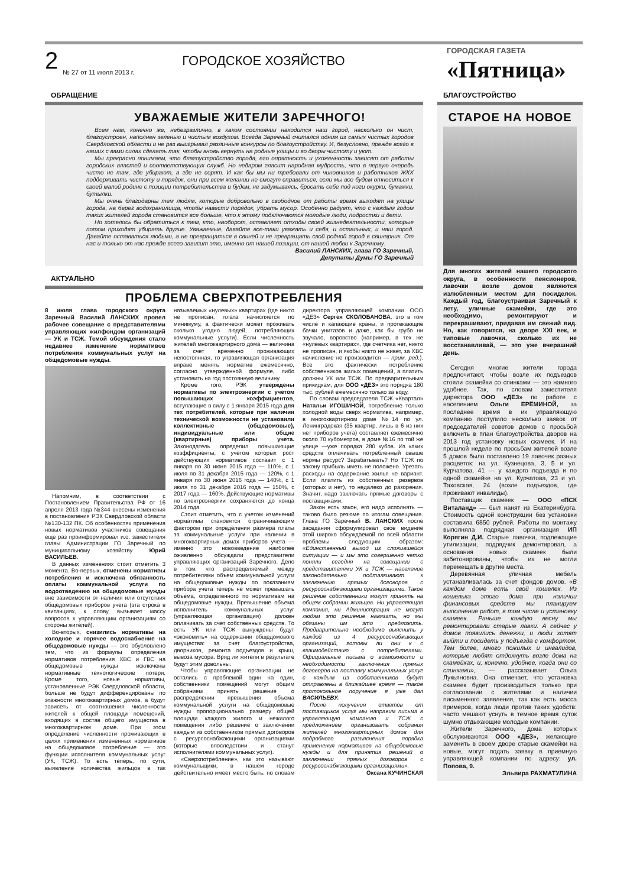2
№ 27 от 11 июля 2013 г.
ГОРОДСКОЕ ХОЗЯЙСТВО
ГОРОДСКАЯ ГАЗЕТА
«Пятница»
ОБРАЩЕНИЕ
УВАЖАЕМЫЕ ЖИТЕЛИ ЗАРЕЧНОГО!
Всем нам, конечно же, небезразлично, в каком состоянии находится наш город, насколько он чист, благоустроен, наполнен зеленью и чистым воздухом. Всегда Заречный считался одним из самых чистых городов Свердловской области и не раз выигрывал различные конкурсы по благоустройству. И, безусловно, прежде всего в наших с вами силах сделать так, чтобы вновь вернуть на родные улицы и во дворы чистоту и уют.
Мы прекрасно понимаем, что благоустройство города, его опрятность и ухоженность зависят от работы городских властей и соответствующих служб. Но недаром гласит народная мудрость, что в первую очередь чисто не там, где убирают, а где не сорят. И как бы мы ни требовали от чиновников и работников ЖКХ поддерживать чистоту и порядок, они при всем желании не смогут справиться, если мы все будем относиться к своей малой родине с позиции потребительства и будем, не задумываясь, бросать себе под ноги окурки, бумажки, бутылки.
Мы очень благодарны тем людям, которые добровольно в свободное от работы время выходят на улицы города, на берег водохранилища, чтобы навести порядок, убрать мусор. Особенно радует, что с каждым годом таких жителей города становится все больше, что к этому подключаются молодые люди, подростки и дети.
Но хотелось бы обратиться к тем, кто, наоборот, оставляет отходы своей жизнедеятельности, которые потом приходят убирать другие. Уважаемые, давайте все-таки уважать и себя, и остальных, и наш город. Давайте оставаться людьми, а не превращаться в свиней и не превращать свой родной город в свинарник. От нас и только от нас прежде всего зависит это, именно от нашей позиции, от нашей любви к Заречному.
Василий ЛАНСКИХ, глава ГО Заречный,
Депутаты Думы ГО Заречный
АКТУАЛЬНО
ПРОБЛЕМА СВЕРХПОТРЕБЛЕНИЯ
8 июля глава городского округа Заречный Василий ЛАНСКИХ провел рабочее совещание с представителями управляющих жилфондом организаций — УК и ТСЖ. Темой обсуждения стало недавнее изменение нормативов потребления коммунальных услуг на общедомовые нужды.
Напомним, в соответствии с Постановлением Правительства РФ от 16 апреля 2013 года №344 внесены изменения в постановления РЭК Свердловской области №130-132 ПК. Об особенностях применения новых нормативов участников совещания еще раз проинформировал и.о. заместителя главы Администрации ГО Заречный по муниципальному хозяйству Юрий ВАСИЛЬЕВ.
В данных изменениях стоит отметить 3 момента. Во-первых, отменены нормативы потребления и исключена обязанность оплаты коммунальной услуги по водоотведению на общедомовые нужды вне зависимости от наличия или отсутствия общедомовых приборов учета (эта строка в квитанциях, к слову, вызывает массу вопросов к управляющим организациям со стороны жителей).
Во-вторых, снизились нормативы на холодное и горячее водоснабжение на общедомовые нужды — это обусловлено тем, что из формулы определения нормативов потребления ХВС и ГВС на общедомовые нужды исключены нормативные технологические потери. Кроме того, новые нормативы, установленные РЭК Свердловской области, больше не будут дифференцированы по этажности многоквартирных домов, а будут зависеть от соотношения численности жителей к общей площади помещений, входящих в состав общего имущества в многоквартирном доме. При этом определение численности проживающих в целях применения измененных нормативов на общедомовое потребление — это функции исполнителя коммунальных услуг (УК, ТСЖ). То есть теперь, по сути, выявление количества жильцов в так называемых «нулевых» квартирах (где никто не прописан, плата начисляется по минимуму, а фактически может проживать сколько угодно людей, потребляющих коммунальные услуги). Если численность жителей многоквартирного дома — величина за счет временно проживающих непостоянная, то управляющая организация вправе менять норматив ежемесячно, согласно утвержденной формуле, либо установить на год постоянную величину.
Кроме того, РЭК утверждены нормативы по электроэнергии с учетом повышающих коэффициентов, вступающие в силу с 1 января 2015 года для тех потребителей, которые при наличии технической возможности не установили коллективные (общедомовые), индивидуальные или общие (квартирные) приборы учета. Законодатель определил повышающие коэффициенты, с учетом которых рост действующих нормативов составит с 1 января по 30 июня 2015 года — 110%, с 1 июля по 31 декабря 2015 года — 120%, с 1 января по 30 июня 2016 года — 140%, с 1 июля по 31 декабря 2016 года — 150%, с 2017 года — 160%. Действующие нормативы по электроэнергии сохраняются до конца 2014 года.
Стоит отметить, что с учетом изменений нормативы становятся ограничивающим фактором при определении размера платы за коммунальные услуги при наличии в многоквартирных домах приборов учета — именно это нововведение наиболее оживленно обсуждали представители управляющих организаций Заречного. Дело в том, что распределяемый между потребителями объем коммунальной услуги на общедомовые нужды по показаниям прибора учета теперь не может превышать объема, определенного по нормативам на общедомовые нужды. Превышение объема исполнитель коммунальных услуг (управляющая организация) должен оплачивать за счет собственных средств. То есть УК или ТСЖ вынуждены будут «экономить» на содержании общедомового имущества: за счет благоустройства, дворников, ремонта подъездов и крыш, вывоза мусора. Вряд ли жители в результате будут этим довольны.
Чтобы управляющие организации не остались с проблемой один на один, собственники помещений могут общим собранием принять решение о распределении превышения объема коммунальной услуги на общедомовые нужды пропорционально размеру общей площади каждого жилого и нежилого помещения либо решение о заключении каждым из собственников прямых договоров с ресурсоснабжающими организациями (которые впоследствии и станут исполнителями коммунальных услуг).
«Сверхпотребление», как это называют коммунальщики, в нашем городе действительно имеет место быть: по словам директора управляющей компании ООО «ДЕЗ» Сергея СКОЛОБАНОВА, это в том числе и капающие краны, и протекающие бачки унитазов и даже, как бы грубо ни звучало, воровство (например, в тех же «нулевых квартирах», где счетчика нет, никто не прописан, и якобы никто не живет, за ХВС начисление не производится — прим. ред.). Все это фактически потребление собственников жилых помещений, а платить должны УК или ТСЖ. По предварительным прикидкам, для ООО «ДЕЗ» это порядка 180 тыс. рублей ежемесячно только за воду.
По словам председателя ТСЖ «Квартал» Натальи ИГОШИНОЙ, потребление только холодной воды сверх норматива, например, в многоквартирном доме №14 по ул. Ленинградская (35 квартир, лишь в 6 из них нет приборов учета) составляет ежемесячно около 70 кубометров, в доме №16 по той же улице —уже порядка 280 кубов. Из каких средств оплачивать потребленный свыше нормы ресурс? Зарабатывать? Но ТСЖ по закону прибыль иметь не положено. Урезать расходы на содержание жилья не вариант. Если платить из собственных резервов (которых и нет), то недалеко до разорения. Значит, надо заключать прямые договоры с поставщиками.
Закон есть закон, его надо исполнять — таково было резюме по итогам совещания. Глава ГО Заречный В. ЛАНСКИХ после заседания сформулировал свое видение этой широко обсуждаемой по всей области проблемы следующим образом: «Единственный выход из сложившейся ситуации — и мы это совершенно четко поняли сегодня на совещании с представителями УК и ТСЖ — население законодательно подталкивают к заключению прямых договоров с ресурсоснабжающими организациями. Такое решение собственники могут принять на общем собрании жильцов. Ни управляющая компания, ни Администрация не могут людям это решение навязать, но мы обязаны им это предложить. Предварительно необходимо выяснить у каждой из 4 ресурсоснабжающих организаций, готовы ли они к с взаимодействию с потребителями. Официальные письма о возможности и необходимости заключения прямых договоров на поставку коммунальных услуг с каждым из собственников будут отправлены в ближайшее время — такое протокольное поручение я уже дал ВАСИЛЬЕВУ.
После получения ответов от поставщиков услуг мы направим письма в управляющую компанию и ТСЖ с предложением организовать собрания жителей многоквартирных домов для подробного разъяснения порядка применения нормативов на общедомовые нужды и для принятия решений о заключении прямых договоров с ресурсоснабжающими организациями».
Оксана КУЧИНСКАЯ
БЛАГОУСТРОЙСТВО
СТАРОЕ НА НОВОЕ
Для многих жителей нашего городского округа, в особенности пенсионеров, лавочки возле домов являются излюбленным местом для посиделок. Каждый год, благоустраивая Заречный к лету, уличные скамейки, где это необходимо, ремонтируют и перекрашивают, придавая им свежий вид. Но, как говорится, на дворе XXI век, и типовые лавочки, сколько их не восстанавливай, — это уже вчерашний день.
Сегодня многие жители города предпочитают, чтобы возле их подъездов стояли скамейки со спинками — это намного удобнее. Так, по словам заместителя директора ООО «ДЕЗ» по работе с населением Ольги ЕРЁМИНОЙ, за последнее время в их управляющую компанию поступило несколько заявок от председателей советов домов с просьбой включить в план благоустройства дворов на 2013 год установку новых скамеек. И на прошлой неделе по просьбам жителей возле 5 домов было поставлено 19 лавочек разных расцветок: на ул. Кузнецова, 3, 5 и ул. Курчатова, 41 — у каждого подъезда и по одной скамейке на ул. Курчатова, 23 и ул. Таховская, 24 (возле подъездов, где проживают инвалиды).
Поставщик скамеек — ООО «ПСК Виталанд» — был нанят из Екатеринбурга. Стоимость одной конструкции без установки составила 6850 рублей. Работы по монтажу выполняла подрядная организация ИП Корягин Д.И. Старые лавочки, подлежащие утилизации, подрядчик демонтировал, а основания новых скамеек были забетонированы, чтобы их не могли перемещать в другие места.
Деревянная уличная мебель устанавливалась за счет фондов домов. «В каждом доме есть свой кошелек. Из кошелька этого дома при наличии финансовых средств мы планируем выполнение работ, в том числе и установку скамеек. Раньше каждую весну мы ремонтировали старые лавки. А сейчас у домов появились денежки, и люди хотят выйти и посидеть у подъезда с комфортом. Тем более, много пожилых и инвалидов, которые любят отдохнуть возле дома на скамейках, и, конечно, удобнее, когда они со спинками», — рассказывает Ольга Лукьяновна. Она отмечает, что установка скамеек будет производиться только при согласовании с жителями и наличии письменного заявления, так как есть масса примеров, когда люди против таких удобств: часто мешают уснуть в темное время суток шумно отдыхающие молодые компании.
Жители Заречного, дома которых обслуживаются ООО «ДЕЗ», желающие заменить в своем дворе старые скамейки на новые, могут подать заявку в приемную управляющей компании по адресу: ул. Попова, 9.
Эльвира РАХМАТУЛИНА